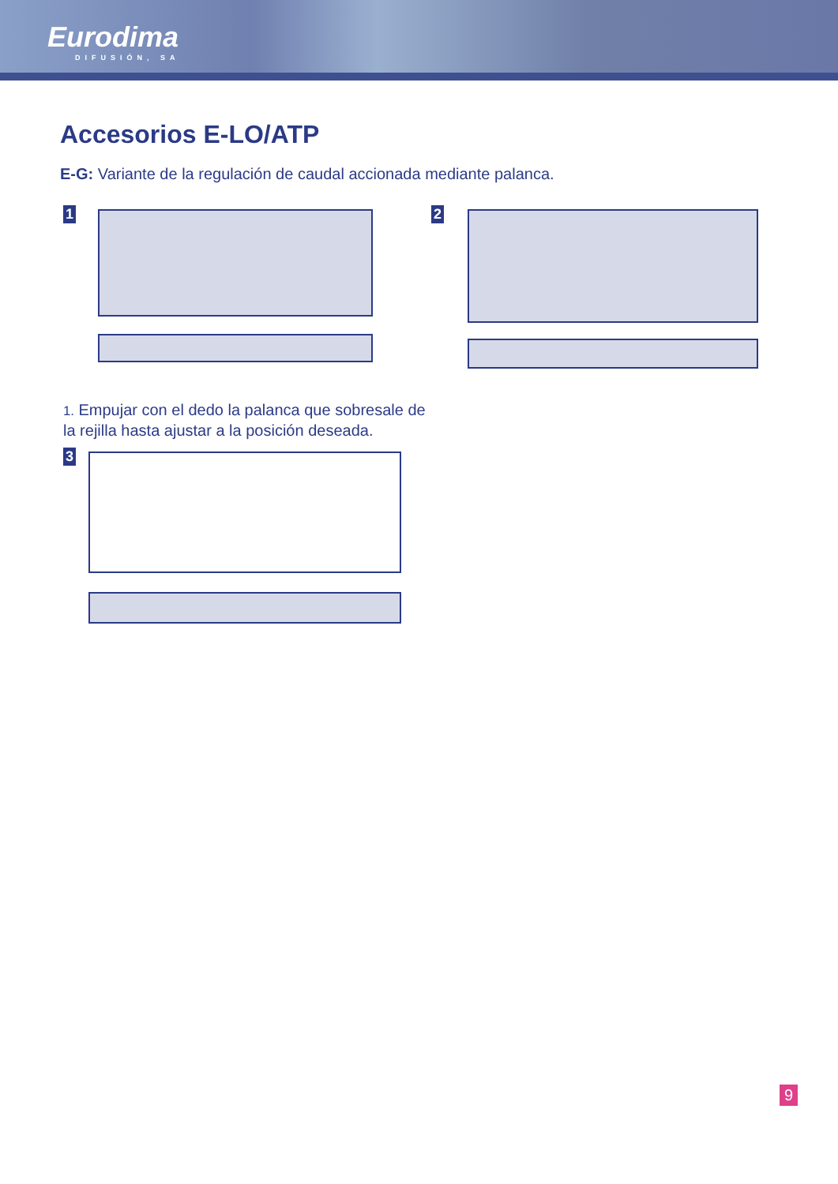Eurodima
DIFUSIÓN, SA
Accesorios E-LO/ATP
E-G: Variante de la regulación de caudal accionada mediante palanca.
1 2
1. Empujar con el dedo la palanca que sobresale de la rejilla hasta ajustar a la posición deseada.
3
9